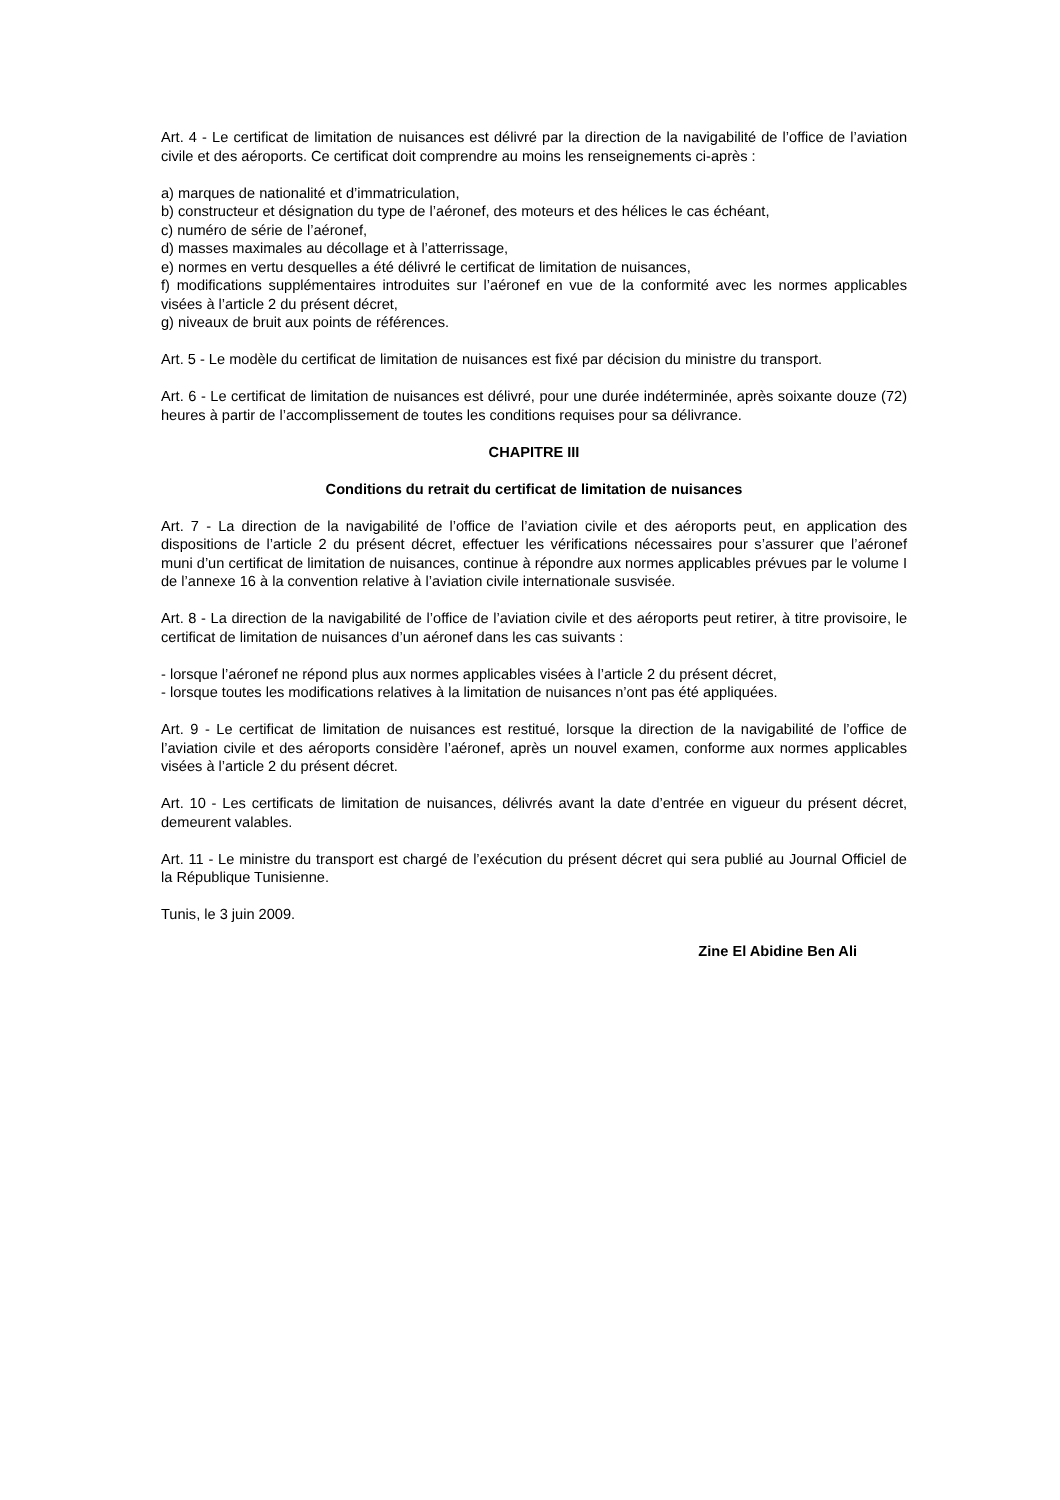Art. 4 - Le certificat de limitation de nuisances est délivré par la direction de la navigabilité de l’office de l’aviation civile et des aéroports. Ce certificat doit comprendre au moins les renseignements ci-après :
a) marques de nationalité et d’immatriculation,
b) constructeur et désignation du type de l’aéronef, des moteurs et des hélices le cas échéant,
c) numéro de série de l’aéronef,
d) masses maximales au décollage et à l’atterrissage,
e) normes en vertu desquelles a été délivré le certificat de limitation de nuisances,
f) modifications supplémentaires introduites sur l’aéronef en vue de la conformité avec les normes applicables visées à l’article 2 du présent décret,
g) niveaux de bruit aux points de références.
Art. 5 - Le modèle du certificat de limitation de nuisances est fixé par décision du ministre du transport.
Art. 6 - Le certificat de limitation de nuisances est délivré, pour une durée indéterminée, après soixante douze (72) heures à partir de l’accomplissement de toutes les conditions requises pour sa délivrance.
CHAPITRE III
Conditions du retrait du certificat de limitation de nuisances
Art. 7 - La direction de la navigabilité de l’office de l’aviation civile et des aéroports peut, en application des dispositions de l’article 2 du présent décret, effectuer les vérifications nécessaires pour s’assurer que l’aéronef muni d’un certificat de limitation de nuisances, continue à répondre aux normes applicables prévues par le volume I de l’annexe 16 à la convention relative à l’aviation civile internationale susvisée.
Art. 8 - La direction de la navigabilité de l’office de l’aviation civile et des aéroports peut retirer, à titre provisoire, le certificat de limitation de nuisances d’un aéronef dans les cas suivants :
- lorsque l’aéronef ne répond plus aux normes applicables visées à l’article 2 du présent décret,
- lorsque toutes les modifications relatives à la limitation de nuisances n’ont pas été appliquées.
Art. 9 - Le certificat de limitation de nuisances est restitué, lorsque la direction de la navigabilité de l’office de l’aviation civile et des aéroports considère l’aéronef, après un nouvel examen, conforme aux normes applicables visées à l’article 2 du présent décret.
Art. 10 - Les certificats de limitation de nuisances, délivrés avant la date d’entrée en vigueur du présent décret, demeurent valables.
Art. 11 - Le ministre du transport est chargé de l’exécution du présent décret qui sera publié au Journal Officiel de la République Tunisienne.
Tunis, le 3 juin 2009.
Zine El Abidine Ben Ali